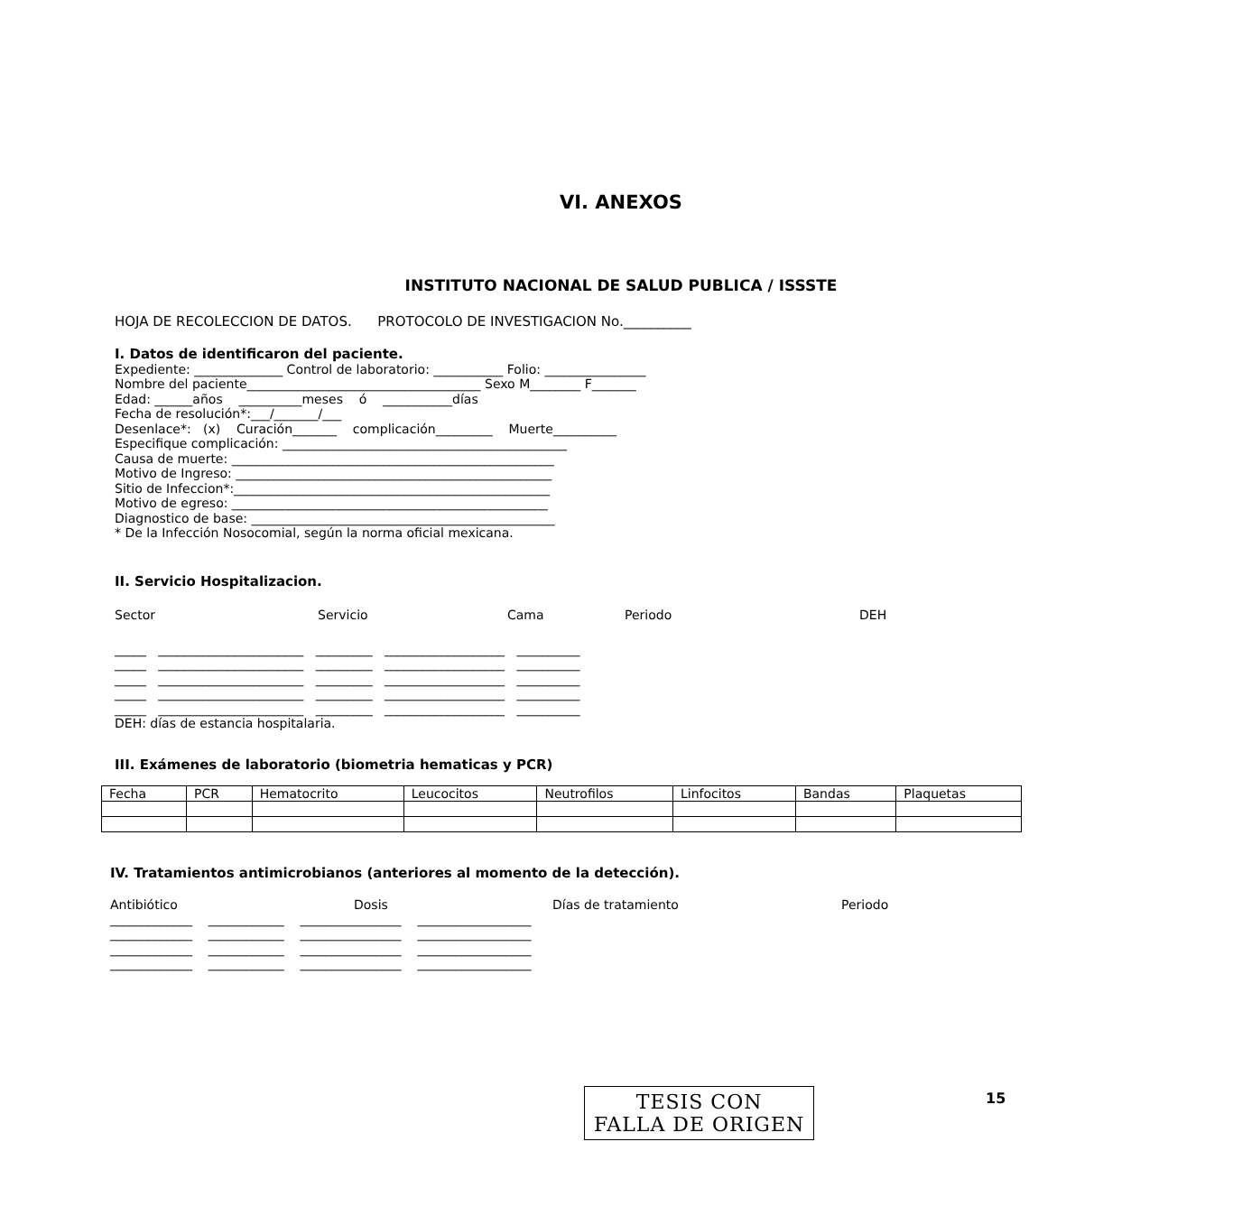VI. ANEXOS
INSTITUTO NACIONAL DE SALUD PUBLICA / ISSSTE
HOJA DE RECOLECCION DE DATOS. PROTOCOLO DE INVESTIGACION No.__________
I. Datos de identificaron del paciente.
Expediente: ______________ Control de laboratorio: ___________ Folio: ________________
Nombre del paciente_____________________________________ Sexo M________ F_______
Edad: ______años __________meses ó ___________días
Fecha de resolución*:___/_______/___
Desenlace*: (x) Curación_______ complicación_________ Muerte__________
Especifique complicación: _____________________________________________
Causa de muerte: ___________________________________________________
Motivo de Ingreso: __________________________________________________
Sitio de Infeccion*:__________________________________________________
Motivo de egreso: __________________________________________________
Diagnostico de base: ________________________________________________
* De la Infección Nosocomial, según la norma oficial mexicana.
II. Servicio Hospitalizacion.
Sector Servicio Cama Periodo DEH
_____ _______________________ _________ ___________________ __________
_____ _______________________ _________ ___________________ __________
_____ _______________________ _________ ___________________ __________
_____ _______________________ _________ ___________________ __________
_____ _______________________ _________ ___________________ __________
DEH: días de estancia hospitalaria.
III. Exámenes de laboratorio (biometria hematicas y PCR)
| Fecha | PCR | Hematocrito | Leucocitos | Neutrofilos | Linfocitos | Bandas | Plaquetas |
| --- | --- | --- | --- | --- | --- | --- | --- |
IV. Tratamientos antimicrobianos (anteriores al momento de la detección).
Antibiótico Dosis Días de tratamiento Periodo
_____________ ____________ ________________ __________________
_____________ ____________ ________________ __________________
_____________ ____________ ________________ __________________
_____________ ____________ ________________ __________________
TESIS CON
FALLA DE ORIGEN
15